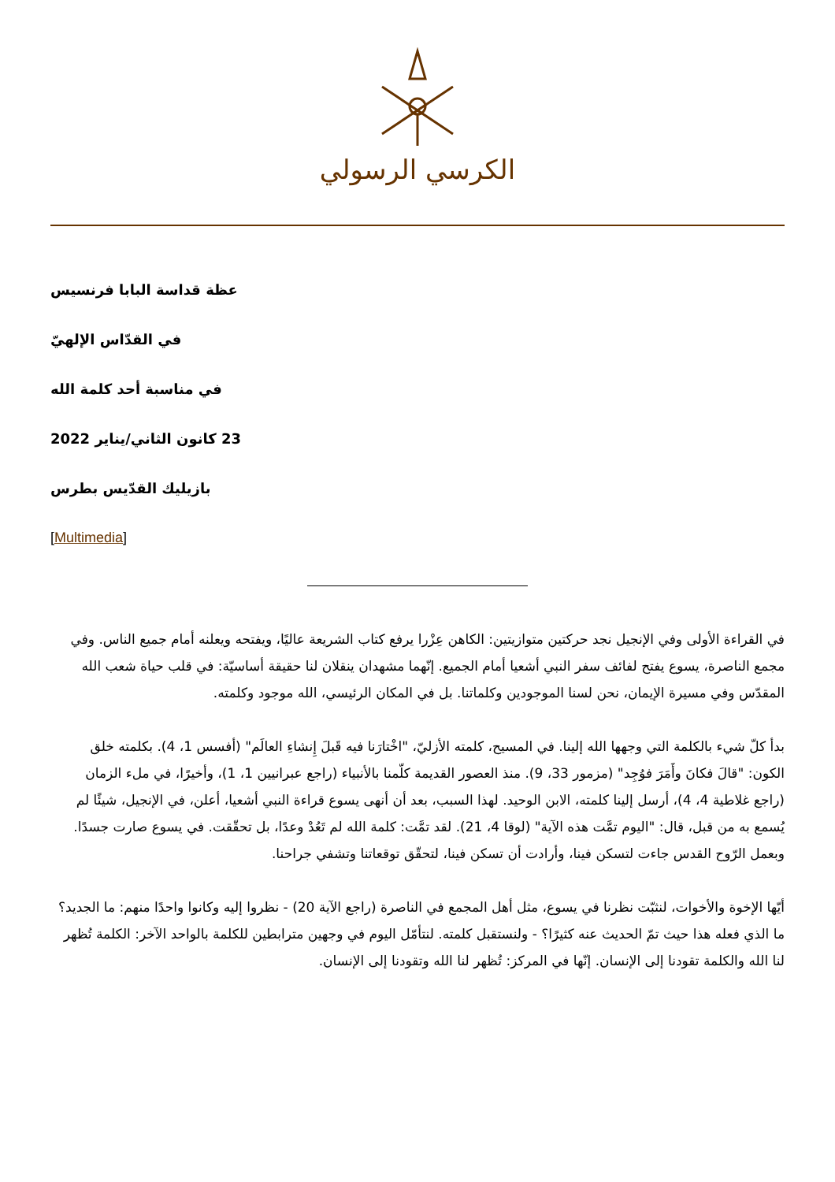الكرسي الرسولي
عظة قداسة البابا فرنسيس
في القدّاس الإلهيّ
في مناسبة أحد كلمة الله
23 كانون الثاني/يناير 2022
بازيليك القدّيس بطرس
[Multimedia]
في القراءة الأولى وفي الإنجيل نجد حركتين متوازيتين: الكاهن عِزْرا يرفع كتاب الشريعة عاليًا، ويفتحه ويعلنه أمام جميع الناس. وفي مجمع الناصرة، يسوع يفتح لفائف سفر النبي أشعيا أمام الجميع. إنّهما مشهدان ينقلان لنا حقيقة أساسيّة: في قلب حياة شعب الله المقدّس وفي مسيرة الإيمان، نحن لسنا الموجودين وكلماتنا. بل في المكان الرئيسي، الله موجود وكلمته.
بدأ كلّ شيء بالكلمة التي وجهها الله إلينا. في المسيح، كلمته الأزليّ، "اخْتارَنا فيه قَبلَ إِنشاءِ العالَم" (أفسس 1، 4). بكلمته خلق الكون: "قالَ فكانَ وأَمَرَ فوُجِد" (مزمور 33، 9). منذ العصور القديمة كلّمنا بالأنبياء (راجع عبرانيين 1، 1)، وأخيرًا، في ملء الزمان (راجع غلاطية 4، 4)، أرسل إلينا كلمته، الابن الوحيد. لهذا السبب، بعد أن أنهى يسوع قراءة النبي أشعيا، أعلن، في الإنجيل، شيئًا لم يُسمع به من قبل، قال: "اليوم تمَّت هذه الآية" (لوقا 4، 21). لقد تمَّت: كلمة الله لم تَعُدْ وعدًا، بل تحقّقت. في يسوع صارت جسدًا. وبعمل الرّوح القدس جاءت لتسكن فينا، وأرادت أن تسكن فينا، لتحقّق توقعاتنا وتشفي جراحنا.
أيّها الإخوة والأخوات، لنثبّت نظرنا في يسوع، مثل أهل المجمع في الناصرة (راجع الآية 20) - نظروا إليه وكانوا واحدًا منهم: ما الجديد؟ ما الذي فعله هذا حيث تمّ الحديث عنه كثيرًا؟ - ولنستقبل كلمته. لنتأمّل اليوم في وجهين مترابطين للكلمة بالواحد الآخر: الكلمة تُظهر لنا الله والكلمة تقودنا إلى الإنسان. إنّها في المركز: تُظهر لنا الله وتقودنا إلى الإنسان.